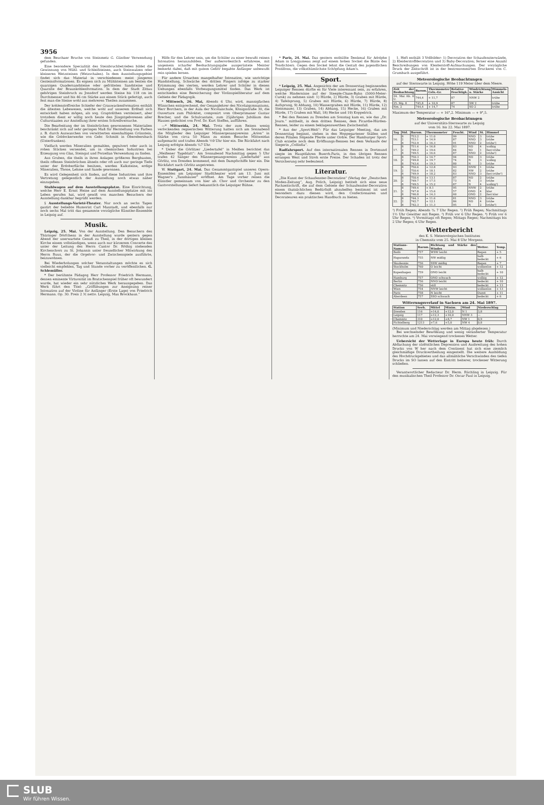3956
dem Beuchaer Bruche von Steinmetz G. Günther Verwendung gefunden.
Eine besondere Specialität des Steinbruchbetriebes bildet die Gewinnung von Mühl- und Schleifsteinen, auch Steinwalzen oder kleineren Wetzsteinen (Wetzschalen). In dem Ausstellungsgebiet findet sich das Material in verschiedenen meist jüngeren Gesteinsformationen. Es eignen sich zu Mühlsteinen am besten die quarzigen Quadersandsteine oder gefritteten Sandsteine und Quarzite der Braunkohlenformation. In dem der Stadt Zittau gehörigen Steinbruch zu Jonsdorf werden Steine bis 118 cm im Durchmesser und bis 46 cm Stärke aus einem Stück gefertigt, auch fest man die Steine wohl aus mehreren Theilen zusammen.
Der kohlenstoffreiche Schiefer der Grauwackenformation enthält die ältesten Lebewesen, welche wohl auf unserem Erdball sich entwickelt haben mögen, als sog. Graptolithen versteinert, aber trotzdem dient er willig noch heute den Jüngstgeborenen aller Culturstaaten zur Anstellung ihrer ersten Schreibversuche.
Die Bearbeitung der im Steinbrüchen gewonnenen Materialien beschränkt sich auf sehr geringes Maß für Herstellung von Farben z. B. durch Auswaschen von verwitterten eisenhaltigen Grünstein, wie die Goldockerwerke von Gebr. Schmitt in Oberebersbach (Unterfranken).
Vielfach werden Mineralien gemahlen, gepulvert oder auch in rohen Stücken versendet, um in chemischen Industrien bei Erzeugung von Glas, Steingut und Porzellan Verwendung zu finden.
Aus Gruben, die theils in ihren Anlagen größeren Bergbauten, theils offenen Steinbrüchen ähneln oder oft auch nur geringe Tiefe unter der Erdoberfläche besitzen, werden Kalksteine, erdige Mineralien, Thone, Lehme und Sande gewonnen.
Es wird Gelegenheit sich finden, auf diese Industrien und ihre Vertretung gelegentlich der Ausstellung noch etwas näher einzugehen.
Stuhlwagen auf dem Ausstellungsplatze. Eine Einrichtung, welche Herr E. Ernst Heine auf dem Ausstellungsplatze mit ins Leben gerufen hat, wird gewiß von manchen Besuchern der Ausstellung dankbar begrüßt werden.
§ Ausstellungs-Varieté-Theater. Nur noch an sechs Tagen gastirt der beliebte Humorist Carl Maxstadt, und ebenfalls nur noch sechs Mal tritt das gesammte vorzügliche Künstler-Ensemble in Leipzig auf.
Musik.
Leipzig, 25. Mai. Von der Ausstellung. Den Besuchern des Thüringer Dörfchens in der Ausstellung wurde gestern gegen Abend der unerwartete Genuß zu Theil, in der dortigen kleinen Kirche einem vollständigen, wenn auch nur kürzerem Concerte des unter der Leitung des Herrn Cantor Dr. Röthig stehenden Kirchenchors zu St. Johannis unter freundlicher Mitwirkung des Herrn Ruus, der die Orgelvor- und Zwischenspiele ausführte, beizuwohnen.
Bei Wiederholungen solcher Veranstaltungen möchte es sich vielleicht empfehlen, Tag und Stunde vorher zu veröffentlichen. G. Schlemüller.
* Der berühmte Pädagog Herr Professor Friedrich Hermann, dessen eminente Virtuosität im Bratschenspiel früher oft bewundert wurde, hat wieder ein sehr nützliches Werk herausgegeben. Das Werk führt den Titel: „Griffübungen zur Aneignung reiner Intonation auf der Violine für Anfänger (Erste Lage) von Friedrich Hermann. Op. 30. Preis 2 ℳ netto. Leipzig, Max Brockhaus.“
Hilfe für den Lehrer sein, um die Schüler zu einer bewußt reinen Intonation heranzubilden. Der außerordentlich erfahrene, mit ungemein scharfer Beobachtungsgabe ausgerüstete Meister bemerkt dabei, daß mit gutem Gehör begabte Anfänger unbewußt rein spielen lernen.
Für andere Ursachen mangelhafter Intonation, wie unrichtige Handstellung, Schwäche des dritten Fingers infolge zu starker Krümmung des vierten, werden Lehrer und Schüler in diesen Uebungen ebenfalls Vorbeugungsmittel finden. Das Werk ist entschieden eine Bereicherung der Violinspielliteratur auf dem Gebiete der Pädagogik.
* Mittwoch, 26. Mai, Abends 6 Uhr, wird, mannigfachen Wünschen entsprechend, der Gesanglehrer des Nicolaigymnasiums, Herr Borchers, in der Aula der Nicolaischule, Königsstraße 30, die Ouverture zum Philoktet, componirt vom Oberprimaner Gustav Brecher, und die Schulcantate, zum 25jährigen Jubiläum des Hauses gedichtet von Prof. Dr. Kurt Steffen, aufführen.
—* Mittweida, 24. Mai. Trotz der zum Reisen wenig verlockenden regnerischen Witterung hatten sich am Sonnabend die Mitglieder des Leipziger Männergesangvereins „Arion“ in Stärke von circa 50 Mann zu einem Besuche Mittweidas aufgemacht und trafen Abends ½9 Uhr hier ein. Die Rückfahrt nach Leipzig erfolgte Abends ¼7 Uhr.
* Ueber die Görlitzer „Liedertafel“ in Meißen berichtet das „Meißener Tageblatt“: Am Sonnabend Nachmittag gegen 5 Uhr trafen 42 Sänger des Männergesangvereins „Liedertafel“ aus Görlitz, von Dresden kommend, mit dem Dampfschiffe hier ein. Die Rückfahrt nach Görlitz angetreten.
W. Stuttgart, 24. Mai. Das Gesammtgastspiel unseres Opern-Ensembles am Leipziger Stadttheater wird am 13. Juni mit Wagner's „Tannhäuser“ eröffnet. Am Tage vorher reisen die Künstler gemeinsam von hier ab. Chor und Orchester zu den Gastvorstellungen liefert bekanntlich die Leipziger Bühne.
* Paris, 24. Mai. Das gestern enthüllte Denkmal für Adolphe Adam in Longjumeau zeigt auf einem hohen Sockel die Büste des Tondichters. Gegen den Sockel lehnt die Gestalt des jugendlichen Postillons, die volksthümlichste Schöpfung Adam's.
Sport.
* Leipzig, 25. Mai. Angesichts der am Donnerstag beginnenden Leipziger Rennen dürfte es für Viele interessant sein, zu erfahren, welche Hindernisse auf der Steeple-Chase-Bahn (5000-Meter-Cursk) zu nehmen sind: 1) Hürde, 2) Hürde, 3) Graben mit Hürde, 4) Tafelsprung, 5) Graben mit Hürde, 6) Hürde, 7) Hürde, 8) Aufsprung, 9) Abhang, 10) Wassergraben mit Hürde, 11) Hürde, 12) Steinmauer, 13) Graben, 14) Abhang, 15) Hecke, 16) Graben mit Hürde, 17) Graben mit Wall, 18) Hecke und 19) Koppelrick.
* Bei den Rennen zu Dresden am Sonntag kam es, wie das „Dr. Journ.“ mittheilt, in dem dritten Rennen, dem Picardie-Hürden-Rennen, leider zu einem beklagenswerthen Zwischenfall.
* Aus der „Sport-Welt“: Für das Leipziger Meeting, das am Donnerstag beginnt, stehen in den Hoppegartener Ställen und deren Filialen folgende Pferde unter Ordre. Der Hamburger Sport-Club erzielte noch dem Eröffnungs-Rennen bei dem Verkaufe der Siegerin „Collinfia“.
Radfahrsport. Auf den internationalen Rennen in Dortmund siegte im Hauptfahren Buerrh-Paris, in den übrigen Rennen errangen West und Stroh erste Preise. Der Schaden ist trotz der Versicherung sehr bedeutend.
Literatur.
„Die Kunst der Schaufenster-Decoration“ (Verlag der „Deutschen Moden-Zeitung“, Aug. Polich, Leipzig) betitelt sich eine neue Fachzeitschrift, die auf dem Gebiete der Schaufenster-Decoration einem thatsächlichen Bedürfniß abzuhelfen bestimmt ist und besonders dazu dienen wird, den Confectionairen und Decorateuren ein praktisches Handbuch zu bieten.
1. Heft enthält 3 Vollbilder: 1) Decoration der Schaufensterwände, 2) Kleiderstoffdecoration und 3) Baby-Decoration; ferner eine Anzahl Beschreibungen von Kleiderstoff-Aufmachungen. Der vorzügliche Druck der Zeitschrift ist in der bestrenommirten Druckerei von C. Grumbach ausgeführt.
Meteorologische Beobachtungen
auf der Sternwarte in Leipzig. Höhe 119 Meter über dem Meere.
| Zeit der Beobachtung | Barom. | Thermometer Cels.-Gr. | Relative Feuchtigk. | Windrichtung u. Stärke | Himmels-Ansicht |
| --- | --- | --- | --- | --- | --- |
| 24. Mai Ab. 6 U. | 744,4 | + 11,7 | 87 | NNW 2 | trübe |
| 25. Mg. 8 | 745,8 | + 10,9 | 87 | SW 2 | trübe |
| Nm. 2 | 744,4 | + 14,7 | 74 | SO 2 | trübe |
Maximum der Temperatur — + 16°,2. Minimum — + 9°,5.
Meteorologische Beobachtungen
auf der Universitäts-Sternwarte zu Leipzig
vom 16. bis 22. Mai 1897.
| Tag | Std. | Barom. | Thermometer | Feucht. | Wind | St. | Himmel |
| --- | --- | --- | --- | --- | --- | --- | --- |
| 16. | 8 2 8 | 753.2 753.1 752.9 | + 11.0 + 14.9 + 16.3 | 99 87 91 | NNO NNO NNO | 3 3 2 | trübe trübe trübe¹) |
| 17. | 8 2 8 | 751.6 749.2 749.5 | + 16.8 + 19.6 + 16.6 | 83 84 87 | NO SO NNO | 4 1 2 | wolkig fast trübe trübe²) |
| 18. | 8 2 8 | 750.3 749.8 743.6 | + 14.7 + 19.7 + 19.3 | 94 74 80 | NO N N | 3 3 3 | trübe wolkig trübe |
| 19. | 8 2 8 | 750.6 750.6 749.9 | + 12.8 + 18.1 + 18.2 | 93 82 83 | NNW NW NNO | 1 2 3 | trübe trübe fast trübe³) |
| 20. | 8 2 8 | 750.4 749.7 749.5 | + 13.1 + 17.5 + 15.2 | 87 73 87 | NO N N | 2 3 4 | trübe trübe wolkig⁴) |
| 21. | 8 2 8 | 749.4 747.8 746.8 | + 8.1 + 15.6 + 14.3 | 95 57 60 | NNW ONO ONO | 2 4 2 | trübe klar fast klar |
| 22. | 8 2 8 | 744.3 742.7 742.3 | + 11.6 + 12.1 + 11.3 | 81 86 95 | NNO NO N | 3 4 2 | trübe trübe trübe⁵) |
¹) Früh Regen; Abends ³/₄ 7 Uhr Regen. ²) Früh Regen; Nachmittags 1½ Uhr Gewitter mit Regen. ³) Früh vor 6 Uhr Regen. ⁴) Früh vor 6 Uhr Regen. ⁵) Vormittags oft Regen; Mittags Regen; Nachmittags bis 2 Uhr Regen; 6 Uhr Regen.
Wetterbericht
des K. S. Meteorologischen Institutes
in Chemnitz vom 25. Mai 8 Uhr Morgens.
| Stations-Name. | Barom. | Richtung und Stärke des Windes | Wetter. | Temp. |
| --- | --- | --- | --- | --- |
| Bodö | 757 | WSW leicht | Regen | + 5 |
| Haparanda | 755 | NW mäßig | halb bedeckt | + 6 |
| Skudesnäs | 756 | SSW mäßig | Regen | + 7 |
| Stockholm | 760 | O leicht | wolkenlos | + 12 |
| Kopenhagen | 759 | ONO leicht | halb bedeckt | + 10 |
| Hamburg | 757 | ONO schwach | wolkig | + 12 |
| Berlin | 756 | NNO leicht | bedeckt | + 10 |
| Chemnitz | 756 | still | bedeckt | + 13 |
| Wien | 754 | NNW leicht | wolkenlos | + 13 |
| Paris | 758 | N leicht | Dunst | + 11 |
| Aberdeen | 757 | SSO schwach | bedeckt | + 6 |
Witterungsverlauf in Sachsen am 24. Mai 1897.
| Station | Seeh. | Mittel | Minim. | Wind | Niederschlag |
| --- | --- | --- | --- | --- | --- |
| Dresden | 116 | +14,0 | +12,0 | N 1 | 3,8 |
| Leipzig | 117 | +12,3 | +10,0 | NNW 3 | — |
| Chemnitz | 310 | +12,0 | +8,7 | NW 1 | 0,9 |
| Fichtelberg | 1213 | +7,6 | +5,0 | NW 4 | 0,8 |
(Minimum und Niederschlag werden am Mittag abgelesen.)
Bei wechselnder Bewölkung und wenig veränderter Temperatur herrschte am 24. Mai vorwiegend trockenes Wetter.
Uebersicht der Wetterlage in Europa heute früh: Durch Abflachung der südöstlichen Depression und Ausbreitung des hohen Drucks von W her nach dem Continent hat sich eine ziemlich gleichmäßige Druckvertheilung eingestellt. Die weitere Ausbildung des Hochdruckgebietes und das allmähliche Verschwinden des tiefen Drucks im SO lassen auf den Eintritt heiterer, trockener Witterung schließen.
Verantwortlicher Redacteur Dr. Herm. Rüchling in Leipzig. Für den musikalischen Theil Professor Dr. Oscar Paul in Leipzig.
SLUB
Wir führen Wissen.